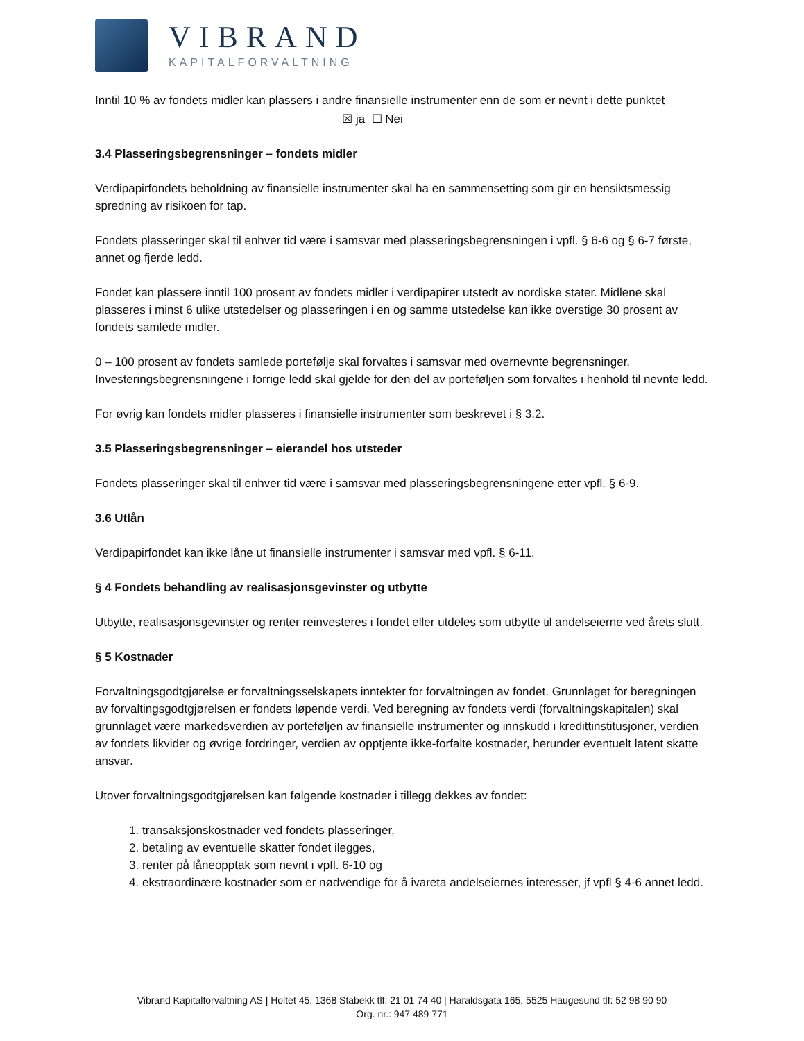VIBRAND
KAPITALFORVALTNING
Inntil 10 % av fondets midler kan plassers i andre finansielle instrumenter enn de som er nevnt i dette punktet
☒ ja ☐ Nei
3.4 Plasseringsbegrensninger – fondets midler
Verdipapirfondets beholdning av finansielle instrumenter skal ha en sammensetting som gir en hensiktsmessig spredning av risikoen for tap.
Fondets plasseringer skal til enhver tid være i samsvar med plasseringsbegrensningen i vpfl. § 6-6 og § 6-7 første, annet og fjerde ledd.
Fondet kan plassere inntil 100 prosent av fondets midler i verdipapirer utstedt av nordiske stater. Midlene skal plasseres i minst 6 ulike utstedelser og plasseringen i en og samme utstedelse kan ikke overstige 30 prosent av fondets samlede midler.
0 – 100 prosent av fondets samlede portefølje skal forvaltes i samsvar med overnevnte begrensninger. Investeringsbegrensningene i forrige ledd skal gjelde for den del av porteføljen som forvaltes i henhold til nevnte ledd.
For øvrig kan fondets midler plasseres i finansielle instrumenter som beskrevet i § 3.2.
3.5 Plasseringsbegrensninger – eierandel hos utsteder
Fondets plasseringer skal til enhver tid være i samsvar med plasseringsbegrensningene etter vpfl. § 6-9.
3.6 Utlån
Verdipapirfondet kan ikke låne ut finansielle instrumenter i samsvar med vpfl. § 6-11.
§ 4 Fondets behandling av realisasjonsgevinster og utbytte
Utbytte, realisasjonsgevinster og renter reinvesteres i fondet eller utdeles som utbytte til andelseierne ved årets slutt.
§ 5 Kostnader
Forvaltningsgodtgjørelse er forvaltningsselskapets inntekter for forvaltningen av fondet. Grunnlaget for beregningen av forvaltingsgodtgjørelsen er fondets løpende verdi. Ved beregning av fondets verdi (forvaltningskapitalen) skal grunnlaget være markedsverdien av porteføljen av finansielle instrumenter og innskudd i kredittinstitusjoner, verdien av fondets likvider og øvrige fordringer, verdien av opptjente ikke-forfalte kostnader, herunder eventuelt latent skatte ansvar.
Utover forvaltningsgodtgjørelsen kan følgende kostnader i tillegg dekkes av fondet:
1. transaksjonskostnader ved fondets plasseringer,
2. betaling av eventuelle skatter fondet ilegges,
3. renter på låneopptak som nevnt i vpfl. 6-10 og
4. ekstraordinære kostnader som er nødvendige for å ivareta andelseiernes interesser, jf vpfl § 4-6 annet ledd.
Vibrand Kapitalforvaltning AS | Holtet 45, 1368 Stabekk tlf: 21 01 74 40 | Haraldsgata 165, 5525 Haugesund tlf: 52 98 90 90
Org. nr.: 947 489 771